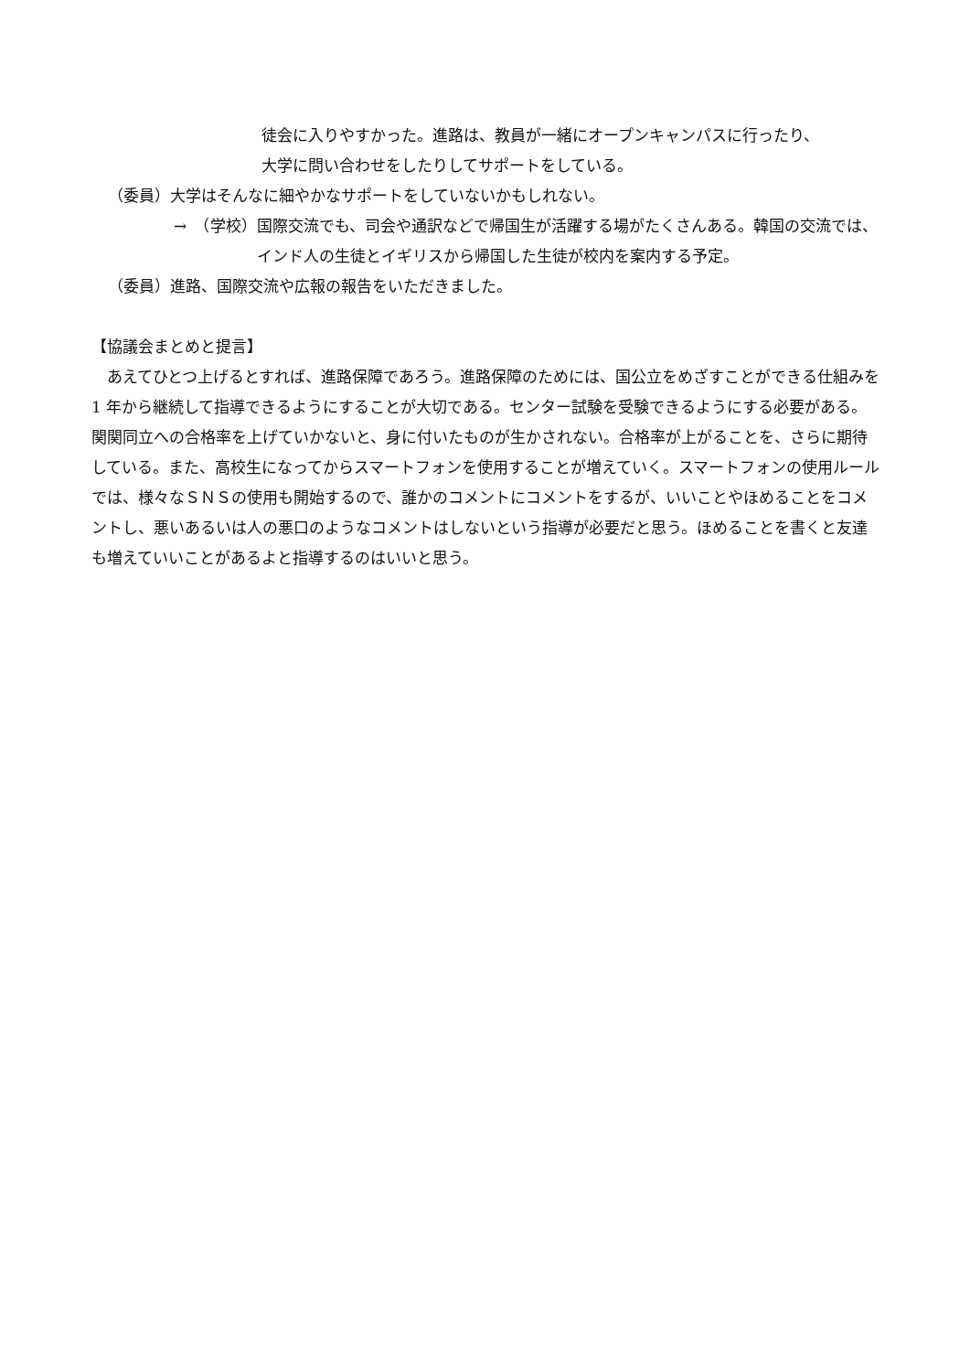徒会に入りやすかった。進路は、教員が一緒にオープンキャンパスに行ったり、
大学に問い合わせをしたりしてサポートをしている。
（委員） 大学はそんなに細やかなサポートをしていないかもしれない。
→　（学校） 国際交流でも、司会や通訳などで帰国生が活躍する場がたくさんある。韓国の交流では、インド人の生徒とイギリスから帰国した生徒が校内を案内する予定。
（委員） 進路、国際交流や広報の報告をいただきました。
【協議会まとめと提言】
　あえてひとつ上げるとすれば、進路保障であろう。進路保障のためには、国公立をめざすことができる仕組みを 1 年から継続して指導できるようにすることが大切である。センター試験を受験できるようにする必要がある。関関同立への合格率を上げていかないと、身に付いたものが生かされない。合格率が上がることを、さらに期待している。また、高校生になってからスマートフォンを使用することが増えていく。スマートフォンの使用ルールでは、様々なＳＮＳの使用も開始するので、誰かのコメントにコメントをするが、いいことやほめることをコメントし、悪いあるいは人の悪口のようなコメントはしないという指導が必要だと思う。ほめることを書くと友達も増えていいことがあるよと指導するのはいいと思う。